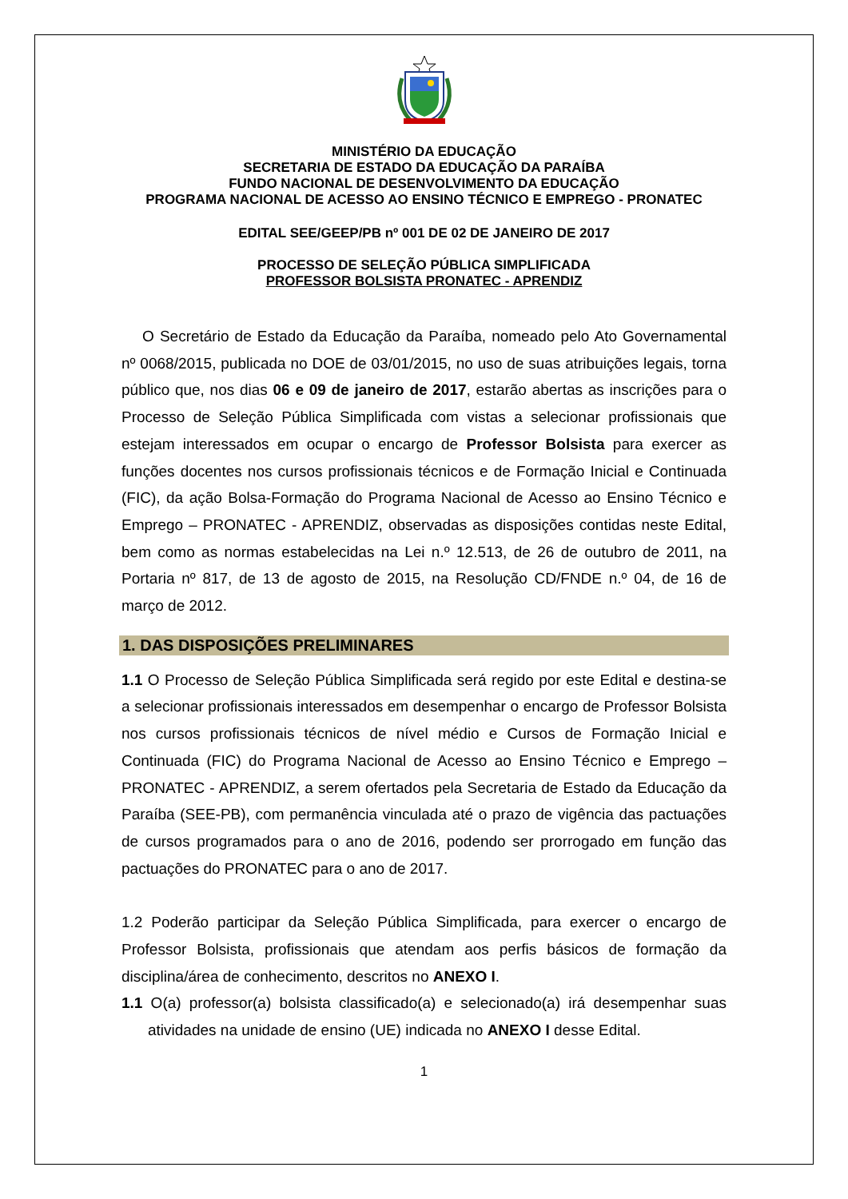MINISTÉRIO DA EDUCAÇÃO
SECRETARIA DE ESTADO DA EDUCAÇÃO DA PARAÍBA
FUNDO NACIONAL DE DESENVOLVIMENTO DA EDUCAÇÃO
PROGRAMA NACIONAL DE ACESSO AO ENSINO TÉCNICO E EMPREGO - PRONATEC
EDITAL SEE/GEEP/PB nº 001 DE 02 DE JANEIRO DE 2017
PROCESSO DE SELEÇÃO PÚBLICA SIMPLIFICADA
PROFESSOR BOLSISTA PRONATEC - APRENDIZ
O Secretário de Estado da Educação da Paraíba, nomeado pelo Ato Governamental nº 0068/2015, publicada no DOE de 03/01/2015, no uso de suas atribuições legais, torna público que, nos dias 06 e 09 de janeiro de 2017, estarão abertas as inscrições para o Processo de Seleção Pública Simplificada com vistas a selecionar profissionais que estejam interessados em ocupar o encargo de Professor Bolsista para exercer as funções docentes nos cursos profissionais técnicos e de Formação Inicial e Continuada (FIC), da ação Bolsa-Formação do Programa Nacional de Acesso ao Ensino Técnico e Emprego – PRONATEC - APRENDIZ, observadas as disposições contidas neste Edital, bem como as normas estabelecidas na Lei n.º 12.513, de 26 de outubro de 2011, na Portaria nº 817, de 13 de agosto de 2015, na Resolução CD/FNDE n.º 04, de 16 de março de 2012.
1. DAS DISPOSIÇÕES PRELIMINARES
1.1 O Processo de Seleção Pública Simplificada será regido por este Edital e destina-se a selecionar profissionais interessados em desempenhar o encargo de Professor Bolsista nos cursos profissionais técnicos de nível médio e Cursos de Formação Inicial e Continuada (FIC) do Programa Nacional de Acesso ao Ensino Técnico e Emprego – PRONATEC - APRENDIZ, a serem ofertados pela Secretaria de Estado da Educação da Paraíba (SEE-PB), com permanência vinculada até o prazo de vigência das pactuações de cursos programados para o ano de 2016, podendo ser prorrogado em função das pactuações do PRONATEC para o ano de 2017.
1.2 Poderão participar da Seleção Pública Simplificada, para exercer o encargo de Professor Bolsista, profissionais que atendam aos perfis básicos de formação da disciplina/área de conhecimento, descritos no ANEXO I.
1.1 O(a) professor(a) bolsista classificado(a) e selecionado(a) irá desempenhar suas atividades na unidade de ensino (UE) indicada no ANEXO I desse Edital.
1